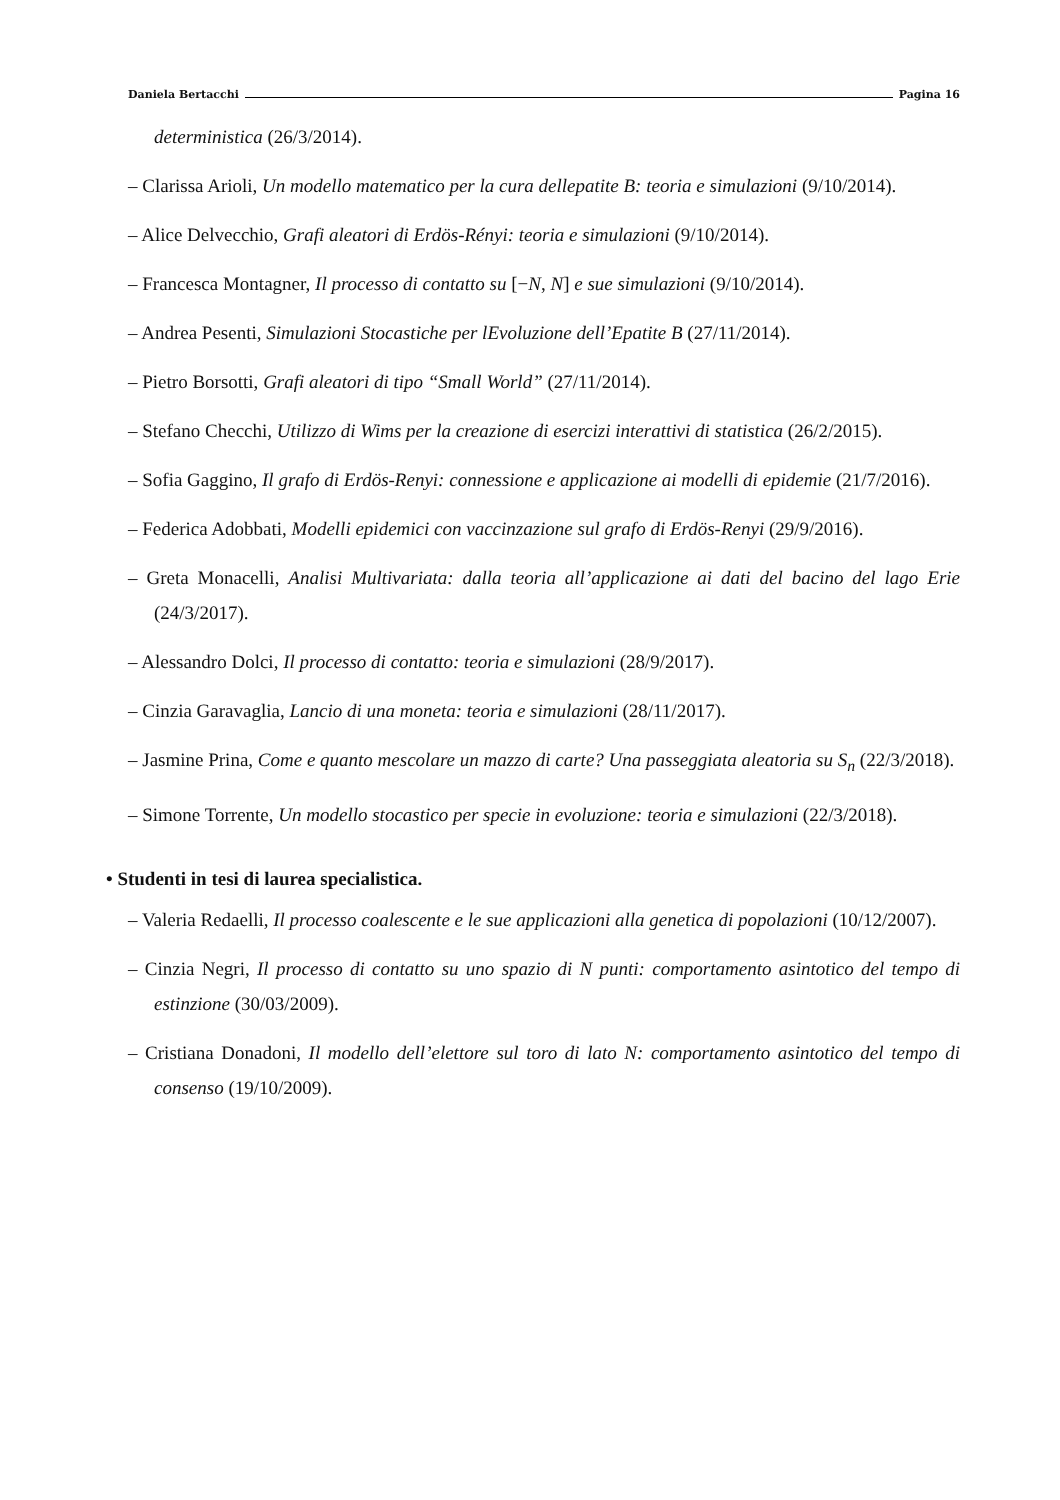Daniela Bertacchi Pagina 16
deterministica (26/3/2014).
– Clarissa Arioli, Un modello matematico per la cura dellepatite B: teoria e simulazioni (9/10/2014).
– Alice Delvecchio, Grafi aleatori di Erdös-Rényi: teoria e simulazioni (9/10/2014).
– Francesca Montagner, Il processo di contatto su [−N, N] e sue simulazioni (9/10/2014).
– Andrea Pesenti, Simulazioni Stocastiche per lEvoluzione dell’Epatite B (27/11/2014).
– Pietro Borsotti, Grafi aleatori di tipo “Small World” (27/11/2014).
– Stefano Checchi, Utilizzo di Wims per la creazione di esercizi interattivi di statistica (26/2/2015).
– Sofia Gaggino, Il grafo di Erdös-Renyi: connessione e applicazione ai modelli di epidemie (21/7/2016).
– Federica Adobbati, Modelli epidemici con vaccinzazione sul grafo di Erdös-Renyi (29/9/2016).
– Greta Monacelli, Analisi Multivariata: dalla teoria all’applicazione ai dati del bacino del lago Erie (24/3/2017).
– Alessandro Dolci, Il processo di contatto: teoria e simulazioni (28/9/2017).
– Cinzia Garavaglia, Lancio di una moneta: teoria e simulazioni (28/11/2017).
– Jasmine Prina, Come e quanto mescolare un mazzo di carte? Una passeggiata aleatoria su S<sub>n</sub> (22/3/2018).
– Simone Torrente, Un modello stocastico per specie in evoluzione: teoria e simulazioni (22/3/2018).
• Studenti in tesi di laurea specialistica.
– Valeria Redaelli, Il processo coalescente e le sue applicazioni alla genetica di popolazioni (10/12/2007).
– Cinzia Negri, Il processo di contatto su uno spazio di N punti: comportamento asintotico del tempo di estinzione (30/03/2009).
– Cristiana Donadoni, Il modello dell’elettore sul toro di lato N: comportamento asintotico del tempo di consenso (19/10/2009).